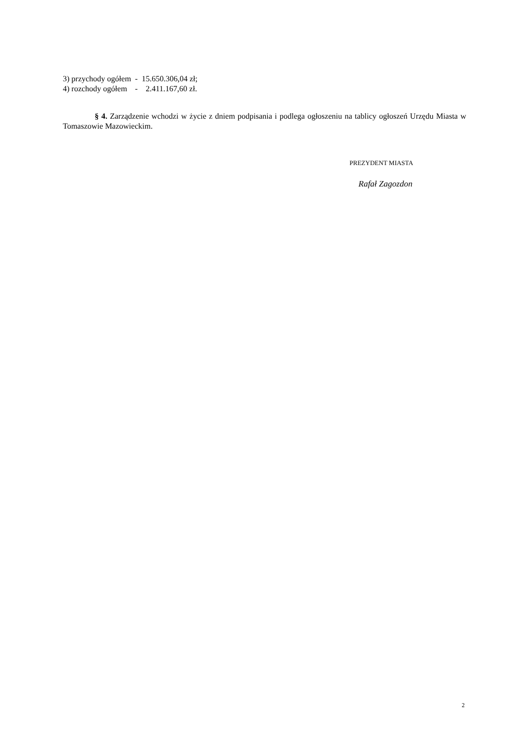3) przychody ogółem - 15.650.306,04 zł;
4) rozchody ogółem - 2.411.167,60 zł.
§ 4. Zarządzenie wchodzi w życie z dniem podpisania i podlega ogłoszeniu na tablicy ogłoszeń Urzędu Miasta w Tomaszowie Mazowieckim.
PREZYDENT MIASTA
Rafał Zagozdon
2